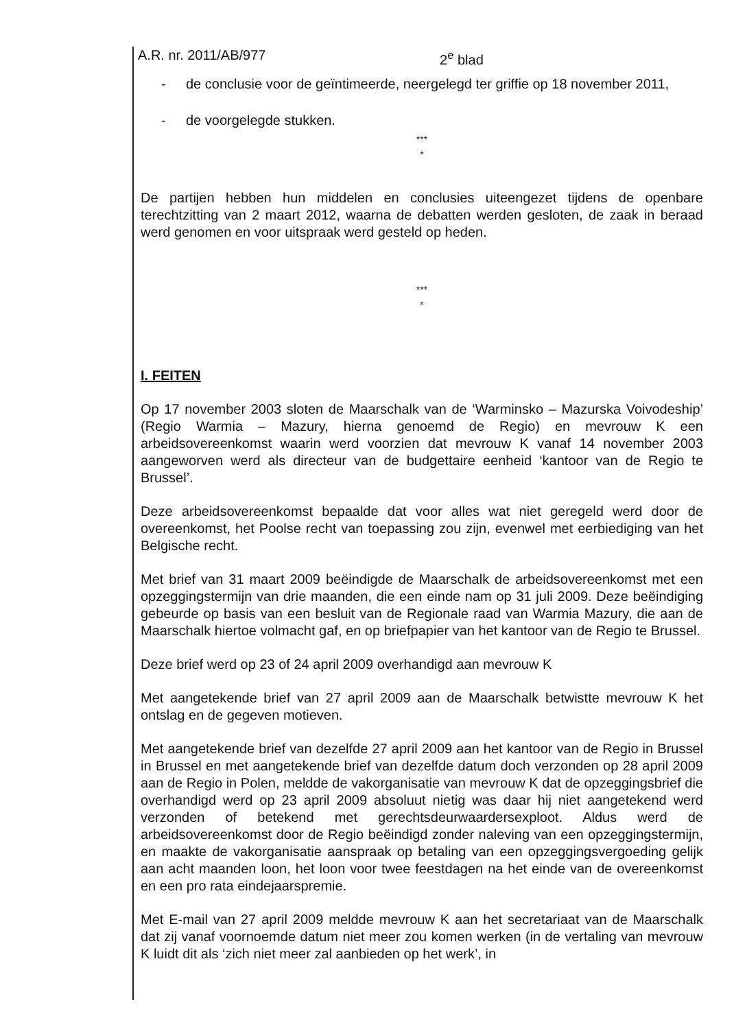A.R. nr. 2011/AB/977 2<sup>e</sup> blad
- de conclusie voor de geïntimeerde, neergelegd ter griffie op 18 november 2011,
- de voorgelegde stukken.
***
*
De partijen hebben hun middelen en conclusies uiteengezet tijdens de openbare terechtzitting van 2 maart 2012, waarna de debatten werden gesloten, de zaak in beraad werd genomen en voor uitspraak werd gesteld op heden.
***
*
I. FEITEN
Op 17 november 2003 sloten de Maarschalk van de ‘Warminsko – Mazurska Voivodeship’ (Regio Warmia – Mazury, hierna genoemd de Regio) en mevrouw K een arbeidsovereenkomst waarin werd voorzien dat mevrouw K vanaf 14 november 2003 aangeworven werd als directeur van de budgettaire eenheid ‘kantoor van de Regio te Brussel’.
Deze arbeidsovereenkomst bepaalde dat voor alles wat niet geregeld werd door de overeenkomst, het Poolse recht van toepassing zou zijn, evenwel met eerbiediging van het Belgische recht.
Met brief van 31 maart 2009 beëindigde de Maarschalk de arbeidsovereenkomst met een opzeggingstermijn van drie maanden, die een einde nam op 31 juli 2009. Deze beëindiging gebeurde op basis van een besluit van de Regionale raad van Warmia Mazury, die aan de Maarschalk hiertoe volmacht gaf, en op briefpapier van het kantoor van de Regio te Brussel.
Deze brief werd op 23 of 24 april 2009 overhandigd aan mevrouw K
Met aangetekende brief van 27 april 2009 aan de Maarschalk betwistte mevrouw K het ontslag en de gegeven motieven.
Met aangetekende brief van dezelfde 27 april 2009 aan het kantoor van de Regio in Brussel in Brussel en met aangetekende brief van dezelfde datum doch verzonden op 28 april 2009 aan de Regio in Polen, meldde de vakorganisatie van mevrouw K dat de opzeggingsbrief die overhandigd werd op 23 april 2009 absoluut nietig was daar hij niet aangetekend werd verzonden of betekend met gerechtsdeurwaardersexploot. Aldus werd de arbeidsovereenkomst door de Regio beëindigd zonder naleving van een opzeggingstermijn, en maakte de vakorganisatie aanspraak op betaling van een opzeggingsvergoeding gelijk aan acht maanden loon, het loon voor twee feestdagen na het einde van de overeenkomst en een pro rata eindejaarspremie.
Met E-mail van 27 april 2009 meldde mevrouw K aan het secretariaat van de Maarschalk dat zij vanaf voornoemde datum niet meer zou komen werken (in de vertaling van mevrouw K luidt dit als ‘zich niet meer zal aanbieden op het werk’, in